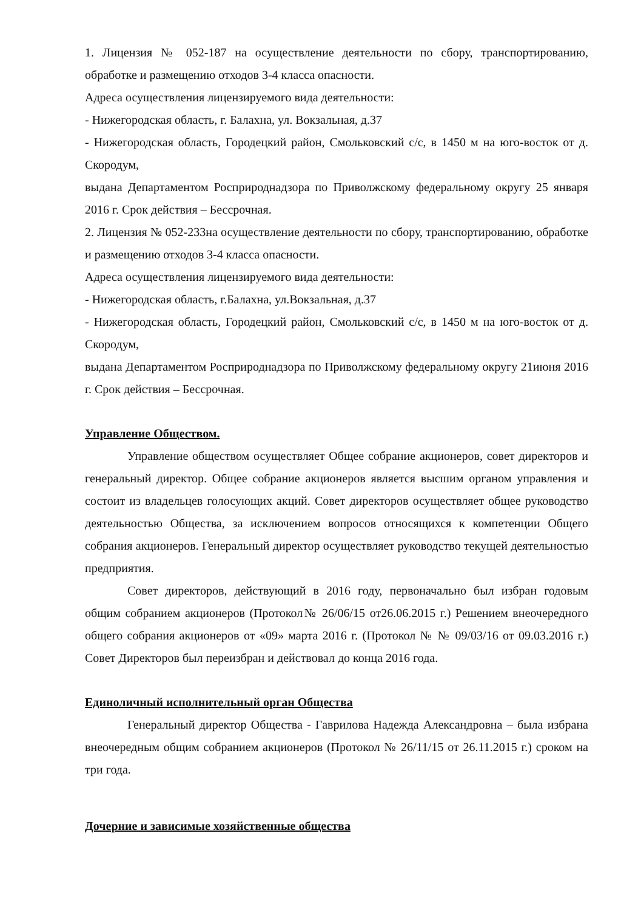1. Лицензия № 052-187 на осуществление деятельности по сбору, транспортированию, обработке и размещению отходов 3-4 класса опасности.
Адреса осуществления лицензируемого вида деятельности:
- Нижегородская область, г. Балахна, ул. Вокзальная, д.37
- Нижегородская область, Городецкий район, Смольковский с/с, в 1450 м на юго-восток от д. Скородум,
выдана Департаментом Росприроднадзора по Приволжскому федеральному округу 25 января 2016 г. Срок действия – Бессрочная.
2. Лицензия № 052-233на осуществление деятельности по сбору, транспортированию, обработке и размещению отходов 3-4 класса опасности.
Адреса осуществления лицензируемого вида деятельности:
- Нижегородская область, г.Балахна, ул.Вокзальная, д.37
- Нижегородская область, Городецкий район, Смольковский с/с, в 1450 м на юго-восток от д. Скородум,
выдана Департаментом Росприроднадзора по Приволжскому федеральному округу 21июня 2016 г. Срок действия – Бессрочная.
Управление Обществом.
Управление обществом осуществляет Общее собрание акционеров, совет директоров и генеральный директор. Общее собрание акционеров является высшим органом управления и состоит из владельцев голосующих акций. Совет директоров осуществляет общее руководство деятельностью Общества, за исключением вопросов относящихся к компетенции Общего собрания акционеров. Генеральный директор осуществляет руководство текущей деятельностью предприятия.
Совет директоров, действующий в 2016 году, первоначально был избран годовым общим собранием акционеров (Протокол№ 26/06/15 от26.06.2015 г.) Решением внеочередного общего собрания акционеров от «09» марта 2016 г. (Протокол № № 09/03/16 от 09.03.2016 г.) Совет Директоров был переизбран и действовал до конца 2016 года.
Единоличный исполнительный орган Общества
Генеральный директор Общества - Гаврилова Надежда Александровна – была избрана внеочередным общим собранием акционеров (Протокол № 26/11/15 от 26.11.2015 г.) сроком на три года.
Дочерние и зависимые хозяйственные общества